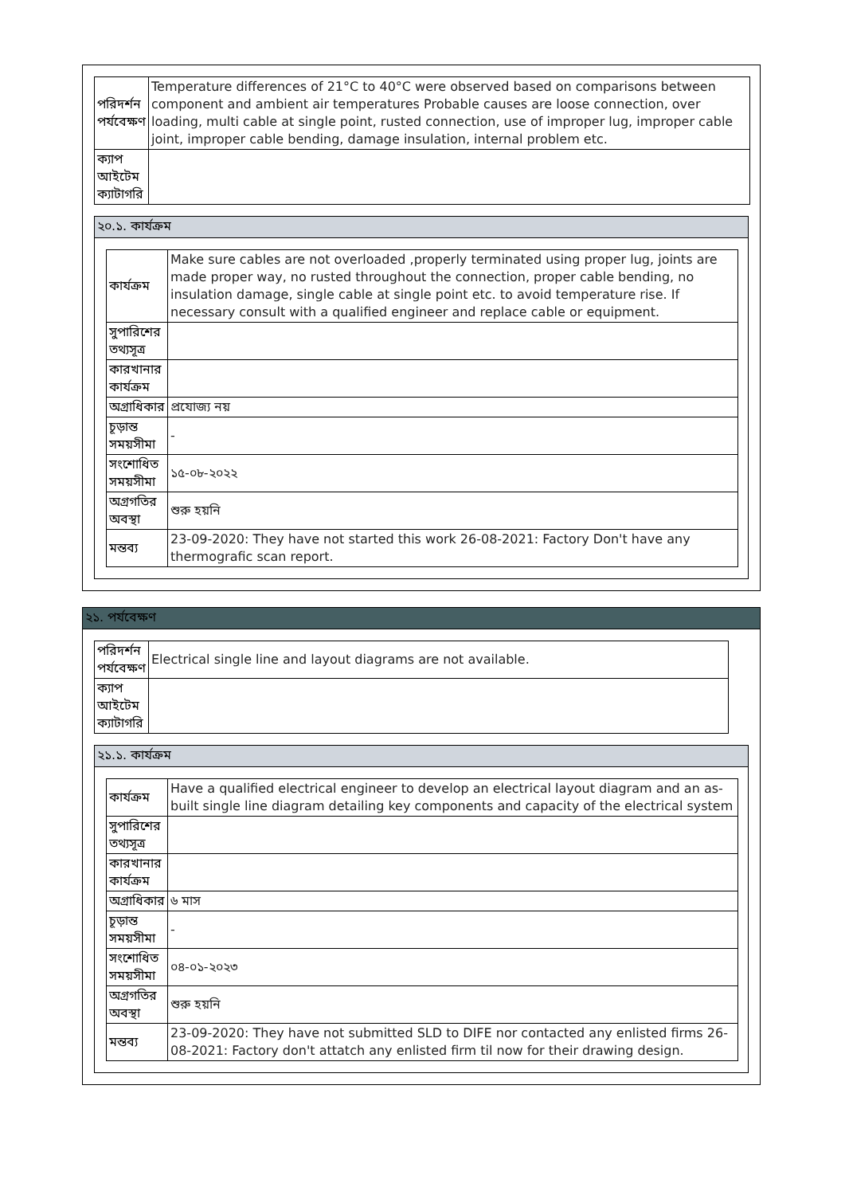| পরিদর্শন পর্যবেক্ষণ | Temperature differences of 21°C to 40°C were observed based on comparisons between component and ambient air temperatures Probable causes are loose connection, over loading, multi cable at single point, rusted connection, use of improper lug, improper cable joint, improper cable bending, damage insulation, internal problem etc. |
| ক্যাপ আইটেম ক্যাটাগরি | |
২০.১. কার্যক্রম
| কার্যক্রম | Make sure cables are not overloaded ,properly terminated using proper lug, joints are made proper way, no rusted throughout the connection, proper cable bending, no insulation damage, single cable at single point etc. to avoid temperature rise. If necessary consult with a qualified engineer and replace cable or equipment. |
| সুপারিশের তথ্যসূত্র | |
| কারখানার কার্যক্রম | |
| অগ্রাধিকার | প্রযোজ্য নয় |
| চূড়ান্ত সময়সীমা | - |
| সংশোধিত সময়সীমা | ১৫-০৮-২০২২ |
| অগ্রগতির অবস্থা | শুরু হয়নি |
| মন্তব্য | 23-09-2020: They have not started this work 26-08-2021: Factory Don't have any thermografic scan report. |
২১. পর্যবেক্ষণ
| পরিদর্শন পর্যবেক্ষণ | Electrical single line and layout diagrams are not available. |
| ক্যাপ আইটেম ক্যাটাগরি | |
২১.১. কার্যক্রম
| কার্যক্রম | Have a qualified electrical engineer to develop an electrical layout diagram and an as-built single line diagram detailing key components and capacity of the electrical system |
| সুপারিশের তথ্যসূত্র | |
| কারখানার কার্যক্রম | |
| অগ্রাধিকার | ৬ মাস |
| চূড়ান্ত সময়সীমা | - |
| সংশোধিত সময়সীমা | ০৪-০১-২০২৩ |
| অগ্রগতির অবস্থা | শুরু হয়নি |
| মন্তব্য | 23-09-2020: They have not submitted SLD to DIFE nor contacted any enlisted firms 26-08-2021: Factory don't attatch any enlisted firm til now for their drawing design. |